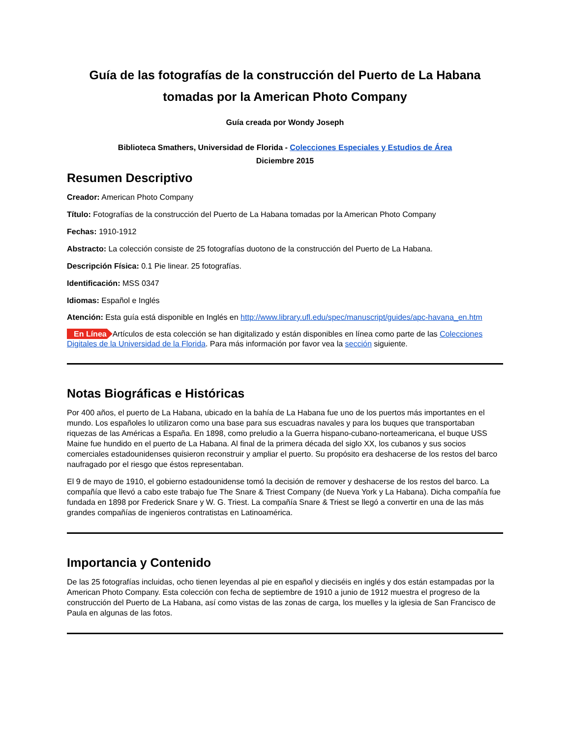Guía de las fotografías de la construcción del Puerto de La Habana tomadas por la American Photo Company
Guía creada por Wondy Joseph
Biblioteca Smathers, Universidad de Florida - Colecciones Especiales y Estudios de Área
Diciembre 2015
Resumen Descriptivo
Creador: American Photo Company
Título: Fotografías de la construcción del Puerto de La Habana tomadas por la American Photo Company
Fechas: 1910-1912
Abstracto: La colección consiste de 25 fotografías duotono de la construcción del Puerto de La Habana.
Descripción Física: 0.1 Pie linear. 25 fotografías.
Identificación: MSS 0347
Idiomas: Español e Inglés
Atención: Esta guía está disponible en Inglés en http://www.library.ufl.edu/spec/manuscript/guides/apc-havana_en.htm
En Línea Artículos de esta colección se han digitalizado y están disponibles en línea como parte de las Colecciones Digitales de la Universidad de la Florida. Para más información por favor vea la sección siguiente.
Notas Biográficas e Históricas
Por 400 años, el puerto de La Habana, ubicado en la bahía de La Habana fue uno de los puertos más importantes en el mundo. Los españoles lo utilizaron como una base para sus escuadras navales y para los buques que transportaban riquezas de las Américas a España. En 1898, como preludio a la Guerra hispano-cubano-norteamericana, el buque USS Maine fue hundido en el puerto de La Habana. Al final de la primera década del siglo XX, los cubanos y sus socios comerciales estadounidenses quisieron reconstruir y ampliar el puerto. Su propósito era deshacerse de los restos del barco naufragado por el riesgo que éstos representaban.
El 9 de mayo de 1910, el gobierno estadounidense tomó la decisión de remover y deshacerse de los restos del barco. La compañía que llevó a cabo este trabajo fue The Snare & Triest Company (de Nueva York y La Habana). Dicha compañía fue fundada en 1898 por Frederick Snare y W. G. Triest. La compañía Snare & Triest se llegó a convertir en una de las más grandes compañías de ingenieros contratistas en Latinoamérica.
Importancia y Contenido
De las 25 fotografías incluidas, ocho tienen leyendas al pie en español y dieciséis en inglés y dos están estampadas por la American Photo Company. Esta colección con fecha de septiembre de 1910 a junio de 1912 muestra el progreso de la construcción del Puerto de La Habana, así como vistas de las zonas de carga, los muelles y la iglesia de San Francisco de Paula en algunas de las fotos.